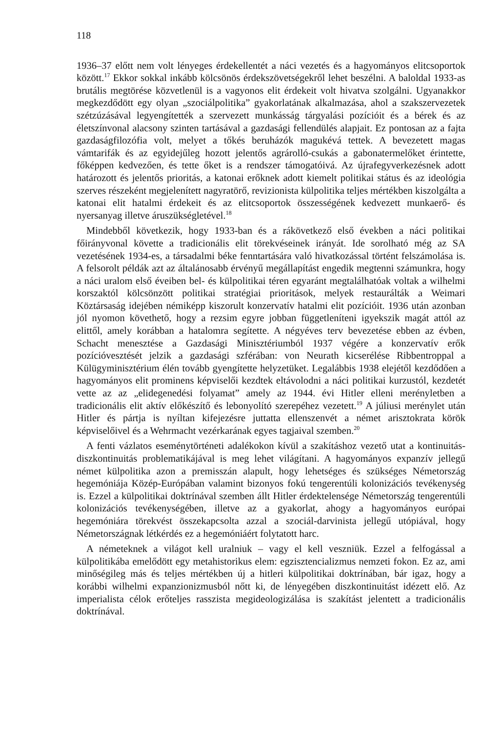118
1936–37 előtt nem volt lényeges érdekellentét a náci vezetés és a hagyományos elitcsoportok között.<sup>17</sup> Ekkor sokkal inkább kölcsönös érdekszövetségekről lehet beszélni. A baloldal 1933-as brutális megtörése közvetlenül is a vagyonos elit érdekeit volt hivatva szolgálni. Ugyanakkor megkezdődött egy olyan „szociálpolitika” gyakorlatának alkalmazása, ahol a szakszervezetek szétzúzásával legyengítették a szervezett munkásság tárgyalási pozícióit és a bérek és az életszínvonal alacsony szinten tartásával a gazdasági fellendülés alapjait. Ez pontosan az a fajta gazdaságfilozófia volt, melyet a tőkés beruházók magukévá tettek. A bevezetett magas vámtarifák és az egyidejűleg hozott jelentős agrárolló-csukás a gabonatermelőket érintette, főképpen kedvezően, és tette őket is a rendszer támogatóivá. Az újrafegyverkezésnek adott határozott és jelentős prioritás, a katonai erőknek adott kiemelt politikai státus és az ideológia szerves részeként megjelenített nagyratörő, revizionista külpolitika teljes mértékben kiszolgálta a katonai elit hatalmi érdekeit és az elitcsoportok összességének kedvezett munkaerő- és nyersanyag illetve áruszükségletével.<sup>18</sup>
Mindebből következik, hogy 1933-ban és a rákövetkező első években a náci politikai főirányvonal követte a tradicionális elit törekvéseinek irányát. Ide sorolható még az SA vezetésének 1934-es, a társadalmi béke fenntartására való hivatkozással történt felszámolása is. A felsorolt példák azt az általánosabb érvényű megállapítást engedik megtenni számunkra, hogy a náci uralom első éveiben bel- és külpolitikai téren egyaránt megtalálhatóak voltak a wilhelmi korszaktól kölcsönzött politikai stratégiai prioritások, melyek restaurálták a Weimari Köztársaság idejében némiképp kiszorult konzervatív hatalmi elit pozícióit. 1936 után azonban jól nyomon követhető, hogy a rezsim egyre jobban függetleníteni igyekszik magát attól az elittől, amely korábban a hatalomra segítette. A négyéves terv bevezetése ebben az évben, Schacht menesztése a Gazdasági Minisztériumból 1937 végére a konzervatív erők pozícióvesztését jelzik a gazdasági szférában: von Neurath kicserélése Ribbentroppal a Külügyminisztérium élén tovább gyengítette helyzetüket. Legalábbis 1938 elejétől kezdődően a hagyományos elit prominens képviselői kezdtek eltávolodni a náci politikai kurzustól, kezdetét vette az az „elidegenedési folyamat” amely az 1944. évi Hitler elleni merényletben a tradicionális elit aktív előkészítő és lebonyolító szerepéhez vezetett.<sup>19</sup> A júliusi merénylet után Hitler és pártja is nyíltan kifejezésre juttatta ellenszenvét a német arisztokrata körök képviselőivel és a Wehrmacht vezérkarának egyes tagjaival szemben.<sup>20</sup>
A fenti vázlatos eseménytörténeti adalékokon kívül a szakításhoz vezető utat a kontinuitás-diszkontinuitás problematikájával is meg lehet világítani. A hagyományos expanzív jellegű német külpolitika azon a premisszán alapult, hogy lehetséges és szükséges Németország hegemóniája Közép-Európában valamint bizonyos fokú tengerentúli kolonizációs tevékenység is. Ezzel a külpolitikai doktrínával szemben állt Hitler érdektelensége Németország tengerentúli kolonizációs tevékenységében, illetve az a gyakorlat, ahogy a hagyományos európai hegemóniára törekvést összekapcsolta azzal a szociál-darvinista jellegű utópiával, hogy Németországnak létkérdés ez a hegemóniáért folytatott harc.
A németeknek a világot kell uralniuk – vagy el kell veszniük. Ezzel a felfogással a külpolitikába emelődött egy metahistorikus elem: egzisztencializmus nemzeti fokon. Ez az, ami minőségileg más és teljes mértékben új a hitleri külpolitikai doktrínában, bár igaz, hogy a korábbi wilhelmi expanzionizmusból nőtt ki, de lényegében diszkontinuitást idézett elő. Az imperialista célok erőteljes rasszista megideologizálása is szakítást jelentett a tradicionális doktrínával.